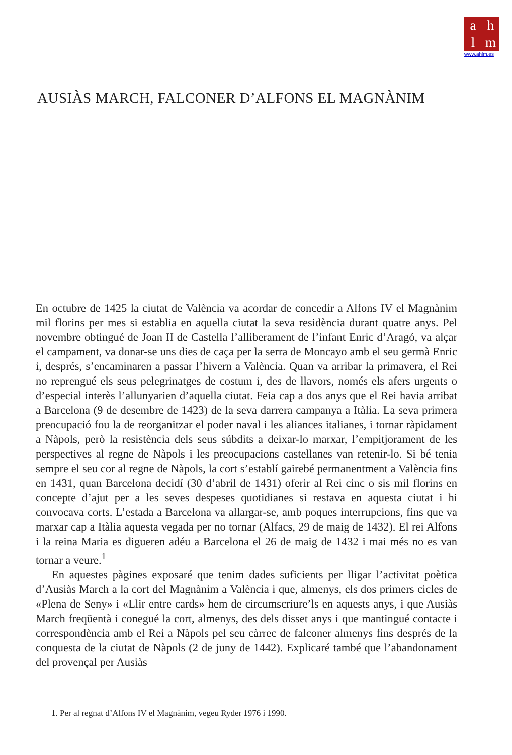ahlm
www.ahlm.es
AUSIÀS MARCH, FALCONER D’ALFONS EL MAGNÀNIM
En octubre de 1425 la ciutat de València va acordar de concedir a Alfons IV el Magnànim mil florins per mes si establia en aquella ciutat la seva residència durant quatre anys. Pel novembre obtingué de Joan II de Castella l’alliberament de l’infant Enric d’Aragó, va alçar el campament, va donar-se uns dies de caça per la serra de Moncayo amb el seu germà Enric i, després, s’encaminaren a passar l’hivern a València. Quan va arribar la primavera, el Rei no reprengué els seus pelegrinatges de costum i, des de llavors, només els afers urgents o d’especial interès l’allunya­rien d’aquella ciutat. Feia cap a dos anys que el Rei havia arribat a Barcelona (9 de desembre de 1423) de la seva darrera campanya a Itàlia. La seva primera preocu­pació fou la de reorganitzar el poder naval i les aliances italianes, i tornar ràpida­ment a Nàpols, però la resistència dels seus súbdits a deixar-lo marxar, l’empitjo­rament de les perspectives al regne de Nàpols i les preocupacions castellanes van retenir-lo. Si bé tenia sempre el seu cor al regne de Nàpols, la cort s’establí gairebé permanentment a València fins en 1431, quan Barcelona decidí (30 d’abril de 1431) oferir al Rei cinc o sis mil florins en concepte d’ajut per a les seves despeses quo­tidianes si restava en aquesta ciutat i hi convocava corts. L’estada a Barcelona va allargar-se, amb poques interrupcions, fins que va marxar cap a Itàlia aquesta vegada per no tornar (Alfacs, 29 de maig de 1432). El rei Alfons i la reina Maria es digueren adéu a Barcelona el 26 de maig de 1432 i mai més no es van tornar a veure.<sup>1</sup>
En aquestes pàgines exposaré que tenim dades suficients per lligar l’activitat poètica d’Ausiàs March a la cort del Magnànim a València i que, almenys, els dos primers cicles de «Plena de Seny» i «Llir entre cards» hem de circumscriure’ls en aquests anys, i que Ausiàs March freqüentà i conegué la cort, almenys, des dels disset anys i que mantingué contacte i correspondència amb el Rei a Nàpols pel seu càrrec de falconer almenys fins després de la conquesta de la ciutat de Nàpols (2 de juny de 1442). Explicaré també que l’abandonament del provençal per Ausiàs
1. Per al regnat d’Alfons IV el Magnànim, vegeu Ryder 1976 i 1990.